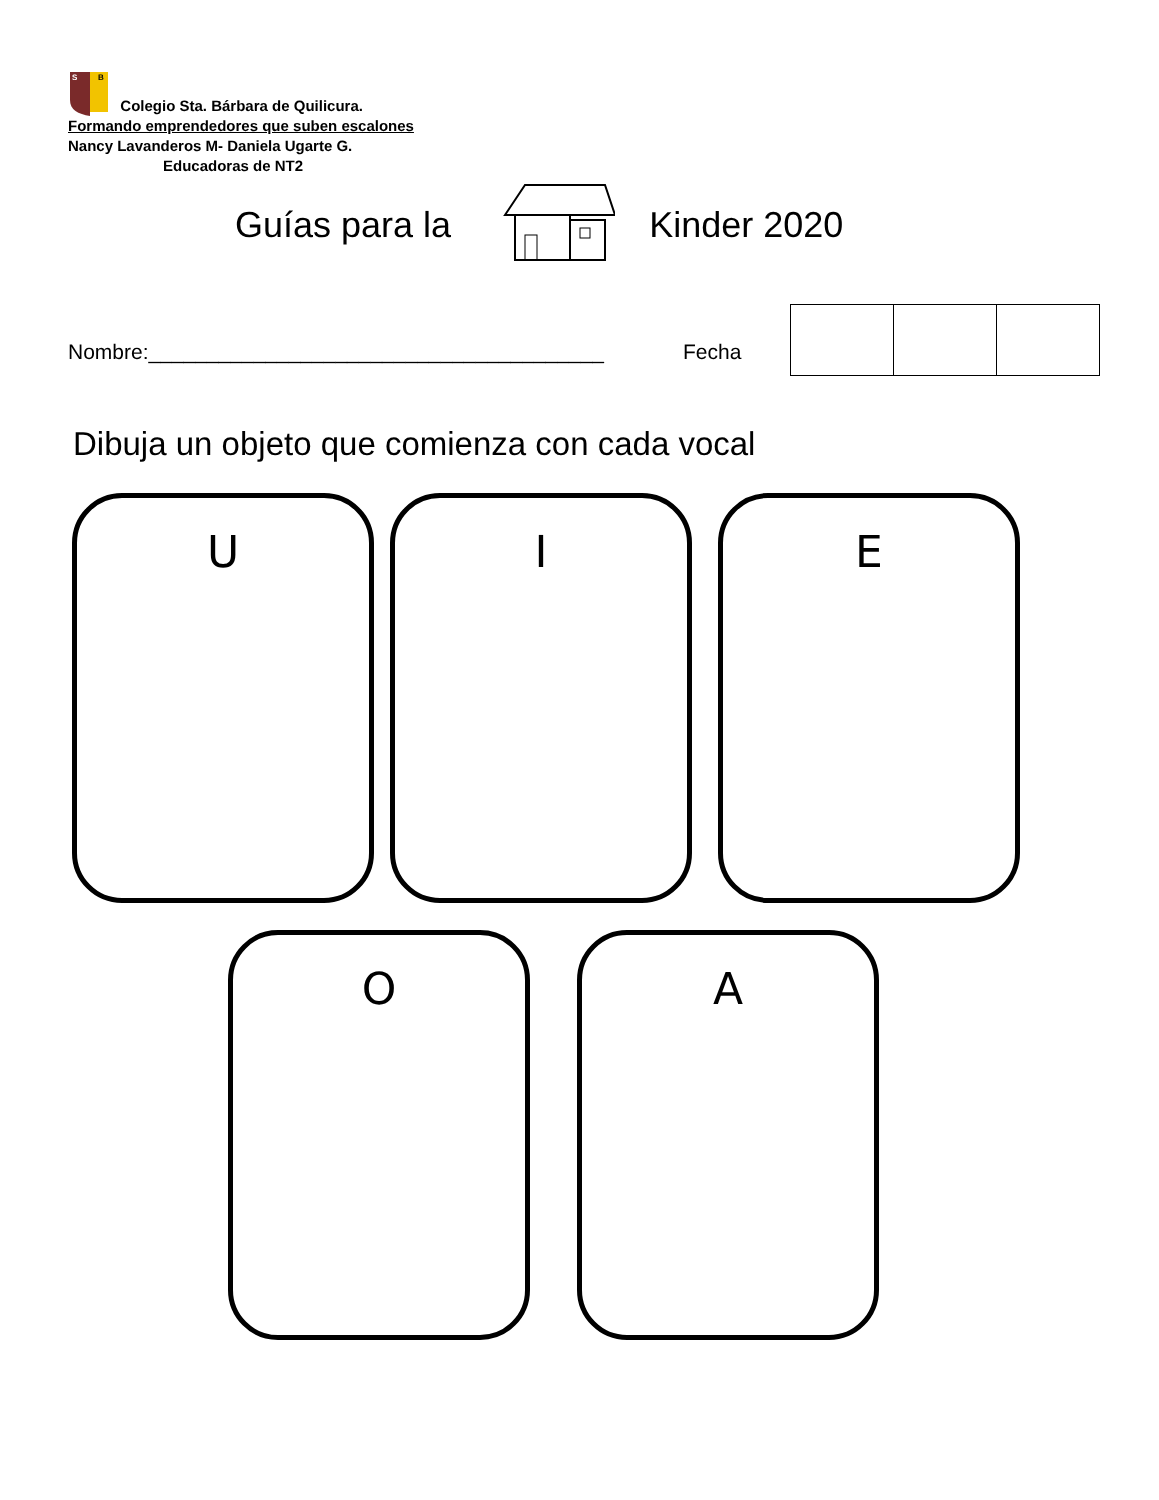S
B
Colegio Sta. Bárbara de Quilicura.
Formando emprendedores que suben escalones
Nancy Lavanderos M- Daniela Ugarte G.
Educadoras de NT2
Guías para la Kinder 2020
Nombre:_______________________________________
Fecha
Dibuja un objeto que comienza con cada vocal
U I E
O A